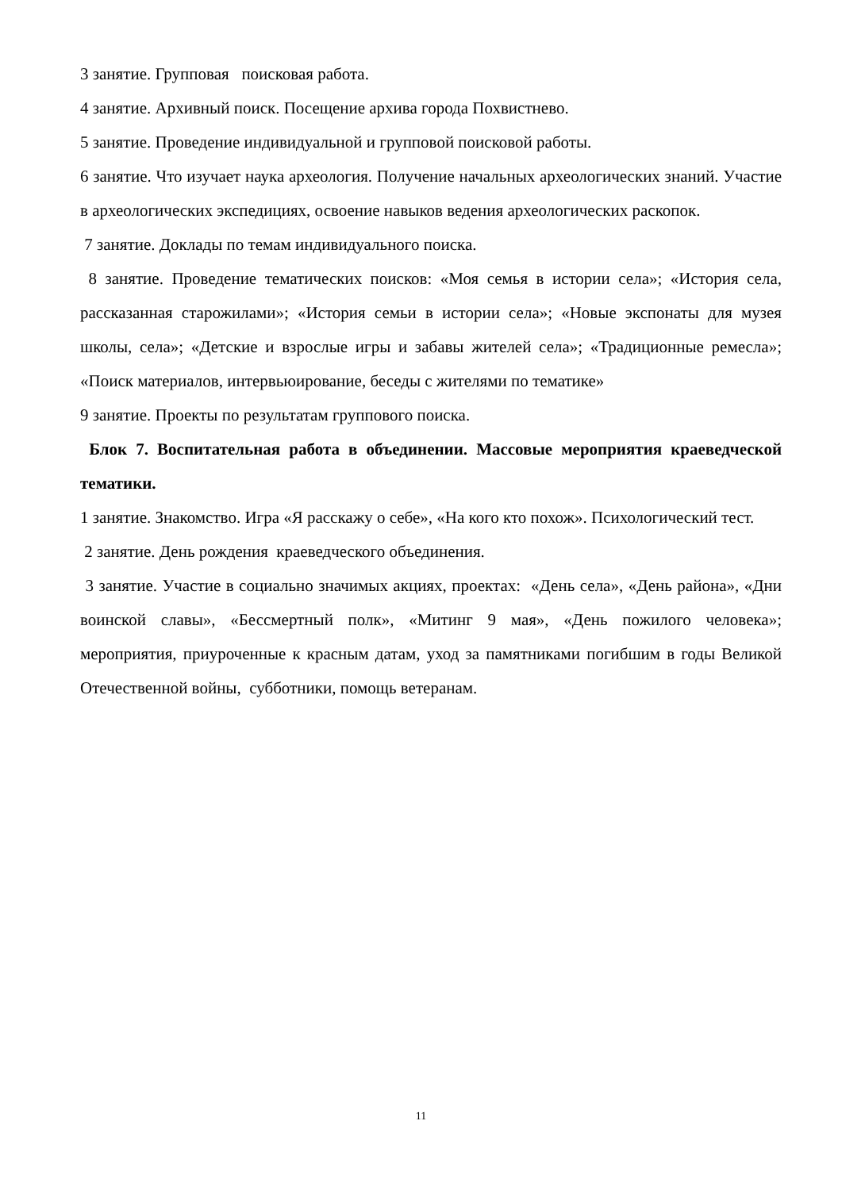3 занятие. Групповая поисковая работа.
4 занятие. Архивный поиск. Посещение архива города Похвистнево.
5 занятие. Проведение индивидуальной и групповой поисковой работы.
6 занятие. Что изучает наука археология. Получение начальных археологических знаний. Участие в археологических экспедициях, освоение навыков ведения археологических раскопок.
7 занятие. Доклады по темам индивидуального поиска.
8 занятие. Проведение тематических поисков: «Моя семья в истории села»; «История села, рассказанная старожилами»; «История семьи в истории села»; «Новые экспонаты для музея школы, села»; «Детские и взрослые игры и забавы жителей села»; «Традиционные ремесла»; «Поиск материалов, интервьюирование, беседы с жителями по тематике»
9 занятие. Проекты по результатам группового поиска.
Блок 7. Воспитательная работа в объединении. Массовые мероприятия краеведческой тематики.
1 занятие. Знакомство. Игра «Я расскажу о себе», «На кого кто похож». Психологический тест.
2 занятие. День рождения краеведческого объединения.
3 занятие. Участие в социально значимых акциях, проектах: «День села», «День района», «Дни воинской славы», «Бессмертный полк», «Митинг 9 мая», «День пожилого человека»; мероприятия, приуроченные к красным датам, уход за памятниками погибшим в годы Великой Отечественной войны, субботники, помощь ветеранам.
11